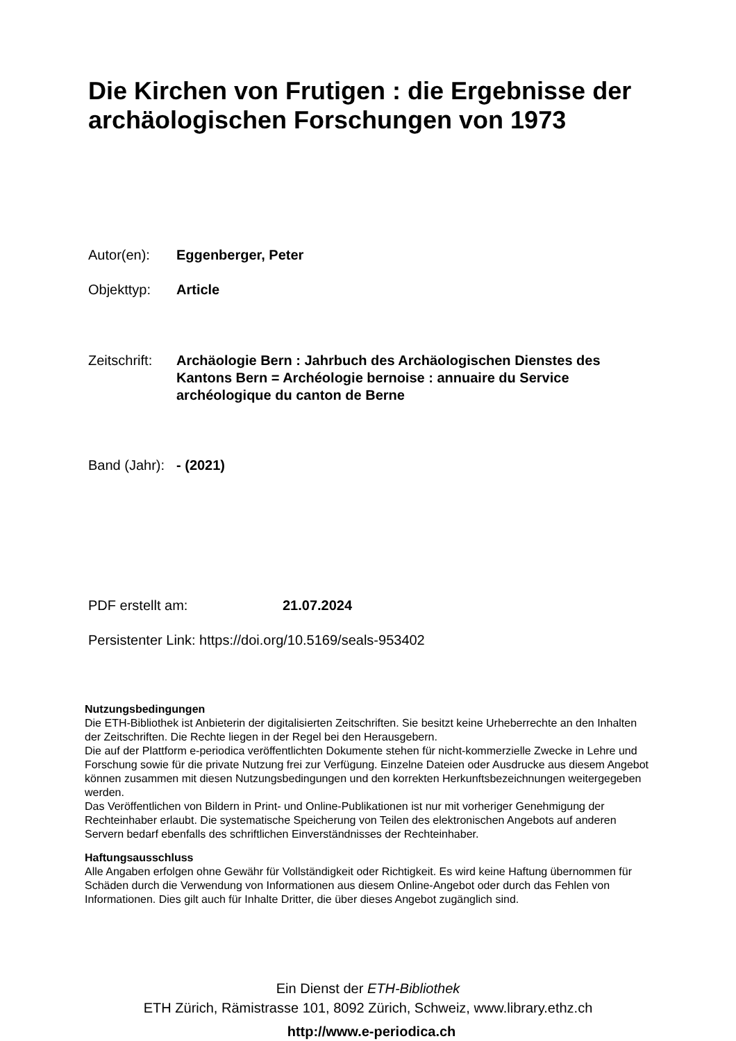Die Kirchen von Frutigen : die Ergebnisse der archäologischen Forschungen von 1973
Autor(en): Eggenberger, Peter
Objekttyp: Article
Zeitschrift: Archäologie Bern : Jahrbuch des Archäologischen Dienstes des Kantons Bern = Archéologie bernoise : annuaire du Service archéologique du canton de Berne
Band (Jahr): - (2021)
PDF erstellt am: 21.07.2024
Persistenter Link: https://doi.org/10.5169/seals-953402
Nutzungsbedingungen
Die ETH-Bibliothek ist Anbieterin der digitalisierten Zeitschriften. Sie besitzt keine Urheberrechte an den Inhalten der Zeitschriften. Die Rechte liegen in der Regel bei den Herausgebern.
Die auf der Plattform e-periodica veröffentlichten Dokumente stehen für nicht-kommerzielle Zwecke in Lehre und Forschung sowie für die private Nutzung frei zur Verfügung. Einzelne Dateien oder Ausdrucke aus diesem Angebot können zusammen mit diesen Nutzungsbedingungen und den korrekten Herkunftsbezeichnungen weitergegeben werden.
Das Veröffentlichen von Bildern in Print- und Online-Publikationen ist nur mit vorheriger Genehmigung der Rechteinhaber erlaubt. Die systematische Speicherung von Teilen des elektronischen Angebots auf anderen Servern bedarf ebenfalls des schriftlichen Einverständnisses der Rechteinhaber.
Haftungsausschluss
Alle Angaben erfolgen ohne Gewähr für Vollständigkeit oder Richtigkeit. Es wird keine Haftung übernommen für Schäden durch die Verwendung von Informationen aus diesem Online-Angebot oder durch das Fehlen von Informationen. Dies gilt auch für Inhalte Dritter, die über dieses Angebot zugänglich sind.
Ein Dienst der ETH-Bibliothek
ETH Zürich, Rämistrasse 101, 8092 Zürich, Schweiz, www.library.ethz.ch
http://www.e-periodica.ch